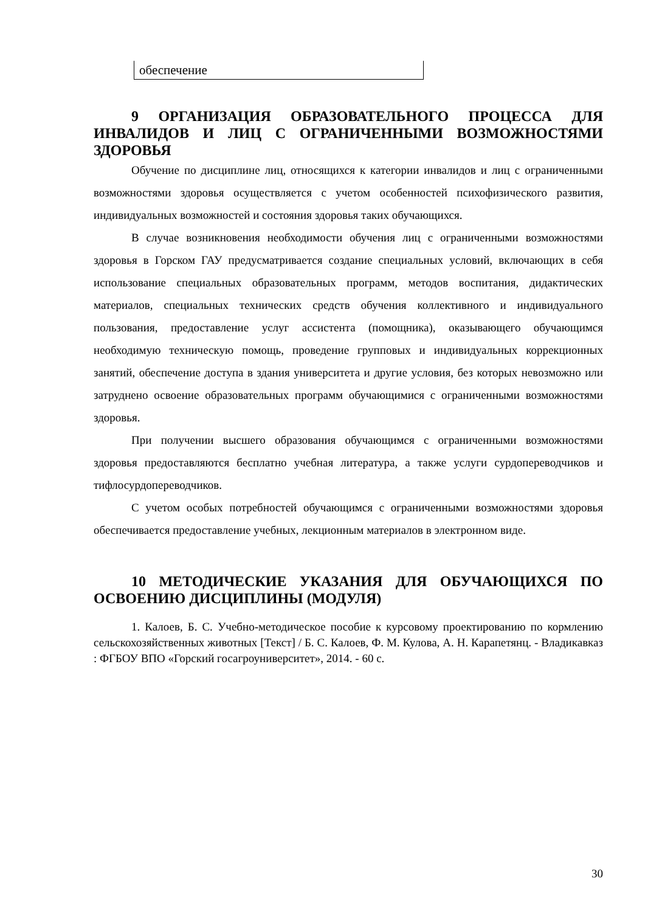| обеспечение |
9 ОРГАНИЗАЦИЯ ОБРАЗОВАТЕЛЬНОГО ПРОЦЕССА ДЛЯ ИНВАЛИДОВ И ЛИЦ С ОГРАНИЧЕННЫМИ ВОЗМОЖНОСТЯМИ ЗДОРОВЬЯ
Обучение по дисциплине лиц, относящихся к категории инвалидов и лиц с ограниченными возможностями здоровья осуществляется с учетом особенностей психофизического развития, индивидуальных возможностей и состояния здоровья таких обучающихся.
В случае возникновения необходимости обучения лиц с ограниченными возможностями здоровья в Горском ГАУ предусматривается создание специальных условий, включающих в себя использование специальных образовательных программ, методов воспитания, дидактических материалов, специальных технических средств обучения коллективного и индивидуального пользования, предоставление услуг ассистента (помощника), оказывающего обучающимся необходимую техническую помощь, проведение групповых и индивидуальных коррекционных занятий, обеспечение доступа в здания университета и другие условия, без которых невозможно или затруднено освоение образовательных программ обучающимися с ограниченными возможностями здоровья.
При получении высшего образования обучающимся с ограниченными возможностями здоровья предоставляются бесплатно учебная литература, а также услуги сурдопереводчиков и тифлосурдопереводчиков.
С учетом особых потребностей обучающимся с ограниченными возможностями здоровья обеспечивается предоставление учебных, лекционным материалов в электронном виде.
10 МЕТОДИЧЕСКИЕ УКАЗАНИЯ ДЛЯ ОБУЧАЮЩИХСЯ ПО ОСВОЕНИЮ ДИСЦИПЛИНЫ (МОДУЛЯ)
1. Калоев, Б. С. Учебно-методическое пособие к курсовому проектированию по кормлению сельскохозяйственных животных [Текст] / Б. С. Калоев, Ф. М. Кулова, А. Н. Карапетянц. - Владикавказ : ФГБОУ ВПО «Горский госагроуниверситет», 2014. - 60 с.
30